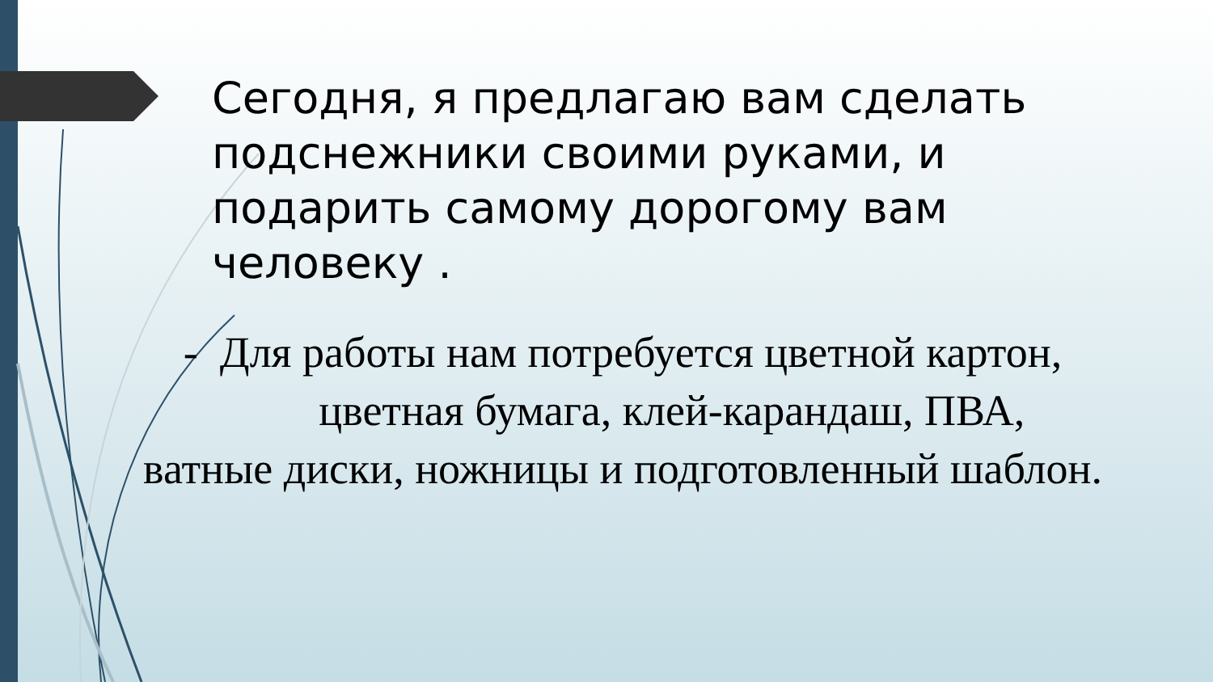Сегодня, я предлагаю вам сделать подснежники своими руками, и подарить самому дорогому вам человеку .
- Для работы нам потребуется цветной картон,
цветная бумага, клей-карандаш, ПВА,
ватные диски, ножницы и подготовленный шаблон.